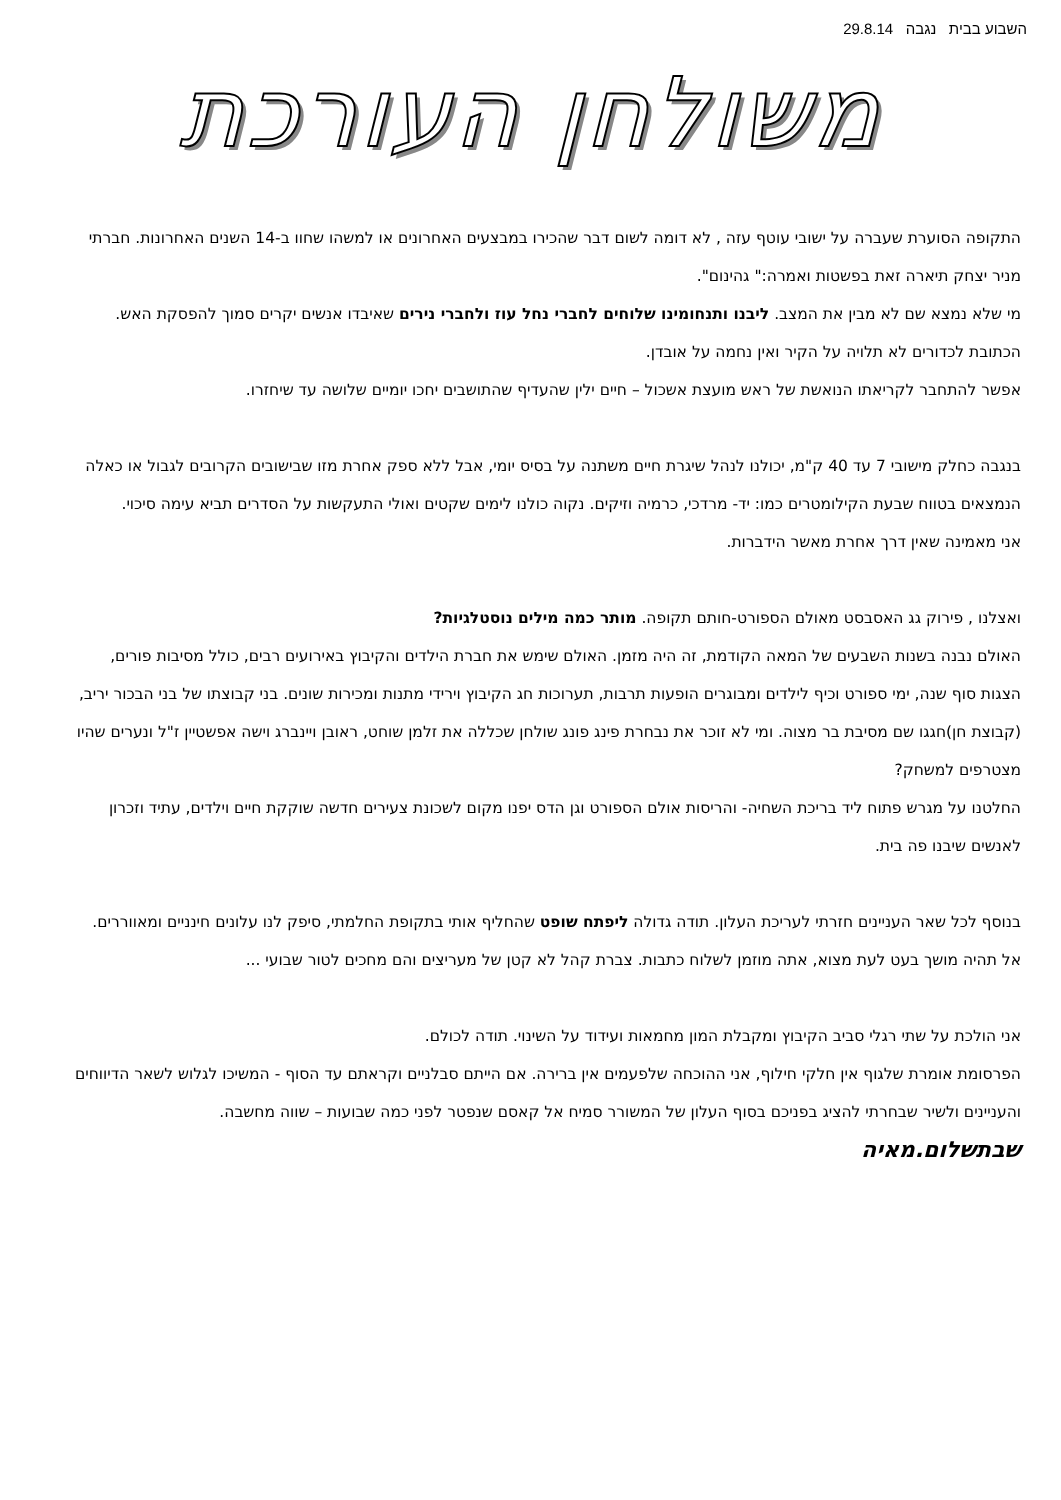השבוע בבית נגבה 29.8.14
משולחן העורכת
התקופה הסוערת שעברה על ישובי עוטף עזה , לא דומה לשום דבר שהכירו במבצעים האחרונים או למשהו שחוו ב-14 השנים האחרונות. חברתי מניר יצחק תיארה זאת בפשטות ואמרה:" גהינום".
מי שלא נמצא שם לא מבין את המצב. ליבנו ותנחומינו שלוחים לחברי נחל עוז ולחברי נירים שאיבדו אנשים יקרים סמוך להפסקת האש. הכתובת לכדורים לא תלויה על הקיר ואין נחמה על אובדן.
אפשר להתחבר לקריאתו הנואשת של ראש מועצת אשכול – חיים ילין שהעדיף שהתושבים יחכו יומיים שלושה עד שיחזרו.
בנגבה כחלק מישובי 7 עד 40 ק"מ, יכולנו לנהל שיגרת חיים משתנה על בסיס יומי, אבל ללא ספק אחרת מזו שבישובים הקרובים לגבול או כאלה הנמצאים בטווח שבעת הקילומטרים כמו: יד- מרדכי, כרמיה וזיקים. נקוה כולנו לימים שקטים ואולי התעקשות על הסדרים תביא עימה סיכוי.
אני מאמינה שאין דרך אחרת מאשר הידברות.
ואצלנו , פירוק גג האסבסט מאולם הספורט-חותם תקופה. מותר כמה מילים נוסטלגיות?
האולם נבנה בשנות השבעים של המאה הקודמת, זה היה מזמן. האולם שימש את חברת הילדים והקיבוץ באירועים רבים, כולל מסיבות פורים, הצגות סוף שנה, ימי ספורט וכיף לילדים ומבוגרים הופעות תרבות, תערוכות חג הקיבוץ וירידי מתנות ומכירות שונים. בני קבוצתו של בני הבכור יריב, (קבוצת חן)חגגו שם מסיבת בר מצוה. ומי לא זוכר את נבחרת פינג פונג שולחן שכללה את זלמן שוחט, ראובן ויינברג וישה אפשטיין ז"ל ונערים שהיו מצטרפים למשחק?
החלטנו על מגרש פתוח ליד בריכת השחיה- והריסות אולם הספורט וגן הדס יפנו מקום לשכונת צעירים חדשה שוקקת חיים וילדים, עתיד וזכרון לאנשים שיבנו פה בית.
בנוסף לכל שאר העניינים חזרתי לעריכת העלון. תודה גדולה ליפתח שופט שהחליף אותי בתקופת החלמתי, סיפק לנו עלונים חינניים ומאווררים. אל תהיה מושך בעט לעת מצוא, אתה מוזמן לשלוח כתבות. צברת קהל לא קטן של מעריצים והם מחכים לטור שבועי ...
אני הולכת על שתי רגלי סביב הקיבוץ ומקבלת המון מחמאות ועידוד על השינוי. תודה לכולם.
הפרסומת אומרת שלגוף אין חלקי חילוף, אני ההוכחה שלפעמים אין ברירה. אם הייתם סבלניים וקראתם עד הסוף - המשיכו לגלוש לשאר הדיווחים והעניינים ולשיר שבחרתי להציג בפניכם בסוף העלון של המשורר סמיח אל קאסם שנפטר לפני כמה שבועות – שווה מחשבה. שבתשלום.מאיה